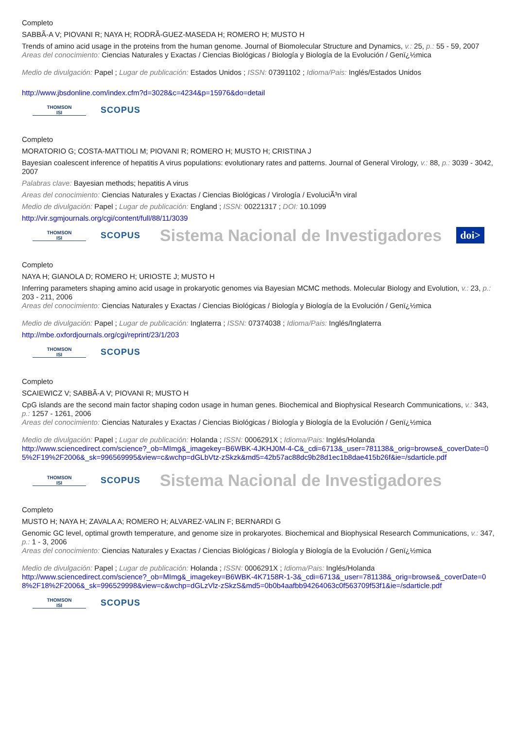Completo
SABBÃ-A V; PIOVANI R; NAYA H; RODRÃ-GUEZ-MASEDA H; ROMERO H; MUSTO H
Trends of amino acid usage in the proteins from the human genome. Journal of Biomolecular Structure and Dynamics, v.: 25, p.: 55 - 59, 2007
Areas del conocimiento: Ciencias Naturales y Exactas / Ciencias Biológicas / Biología y Biología de la Evolución / Genï¿½mica
Medio de divulgación: Papel ; Lugar de publicación: Estados Unidos ; ISSN: 07391102 ; Idioma/Pais: Inglés/Estados Unidos
http://www.jbsdonline.com/index.cfm?d=3028&c=4234&p=15976&do=detail
THOMSON
ISI
SCOPUS
Completo
MORATORIO G; COSTA-MATTIOLI M; PIOVANI R; ROMERO H; MUSTO H; CRISTINA J
Bayesian coalescent inference of hepatitis A virus populations: evolutionary rates and patterns. Journal of General Virology, v.: 88, p.: 3039 - 3042, 2007
Palabras clave: Bayesian methods; hepatitis A virus
Areas del conocimiento: Ciencias Naturales y Exactas / Ciencias Biológicas / Virología / EvoluciÃ³n viral
Medio de divulgación: Papel ; Lugar de publicación: England ; ISSN: 00221317 ; DOI: 10.1099
http://vir.sgmjournals.org/cgi/content/full/88/11/3039
THOMSON
ISI
SCOPUS
Sistema Nacional de Investigadores doi>
Completo
NAYA H; GIANOLA D; ROMERO H; URIOSTE J; MUSTO H
Inferring parameters shaping amino acid usage in prokaryotic genomes via Bayesian MCMC methods. Molecular Biology and Evolution, v.: 23, p.: 203 - 211, 2006
Areas del conocimiento: Ciencias Naturales y Exactas / Ciencias Biológicas / Biología y Biología de la Evolución / Genï¿½mica
Medio de divulgación: Papel ; Lugar de publicación: Inglaterra ; ISSN: 07374038 ; Idioma/Pais: Inglés/Inglaterra
http://mbe.oxfordjournals.org/cgi/reprint/23/1/203
THOMSON
ISI
SCOPUS
Completo
SCAIEWICZ V; SABBÃ-A V; PIOVANI R; MUSTO H
CpG islands are the second main factor shaping codon usage in human genes. Biochemical and Biophysical Research Communications, v.: 343, p.: 1257 - 1261, 2006
Areas del conocimiento: Ciencias Naturales y Exactas / Ciencias Biológicas / Biología y Biología de la Evolución / Genï¿½mica
Medio de divulgación: Papel ; Lugar de publicación: Holanda ; ISSN: 0006291X ; Idioma/Pais: Inglés/Holanda
http://www.sciencedirect.com/science?_ob=MImg&_imagekey=B6WBK-4JKHJ0M-4-C&_cdi=6713&_user=781138&_orig=browse&_coverDate=05%2F19%2F2006&_sk=996569995&view=c&wchp=dGLbVtz-zSkzk&md5=42b57ac88dc9b28d1ec1b8dae415b26f&ie=/sdarticle.pdf
THOMSON
ISI
SCOPUS
Sistema Nacional de Investigadores
Completo
MUSTO H; NAYA H; ZAVALA A; ROMERO H; ALVAREZ-VALIN F; BERNARDI G
Genomic GC level, optimal growth temperature, and genome size in prokaryotes. Biochemical and Biophysical Research Communications, v.: 347, p.: 1 - 3, 2006
Areas del conocimiento: Ciencias Naturales y Exactas / Ciencias Biológicas / Biología y Biología de la Evolución / Genï¿½mica
Medio de divulgación: Papel ; Lugar de publicación: Holanda ; ISSN: 0006291X ; Idioma/Pais: Inglés/Holanda
http://www.sciencedirect.com/science?_ob=MImg&_imagekey=B6WBK-4K7158R-1-3&_cdi=6713&_user=781138&_orig=browse&_coverDate=08%2F18%2F2006&_sk=996529998&view=c&wchp=dGLzVlz-zSkzS&md5=0b0b4aafbb94264063c0f563709f53f1&ie=/sdarticle.pdf
THOMSON
ISI
SCOPUS